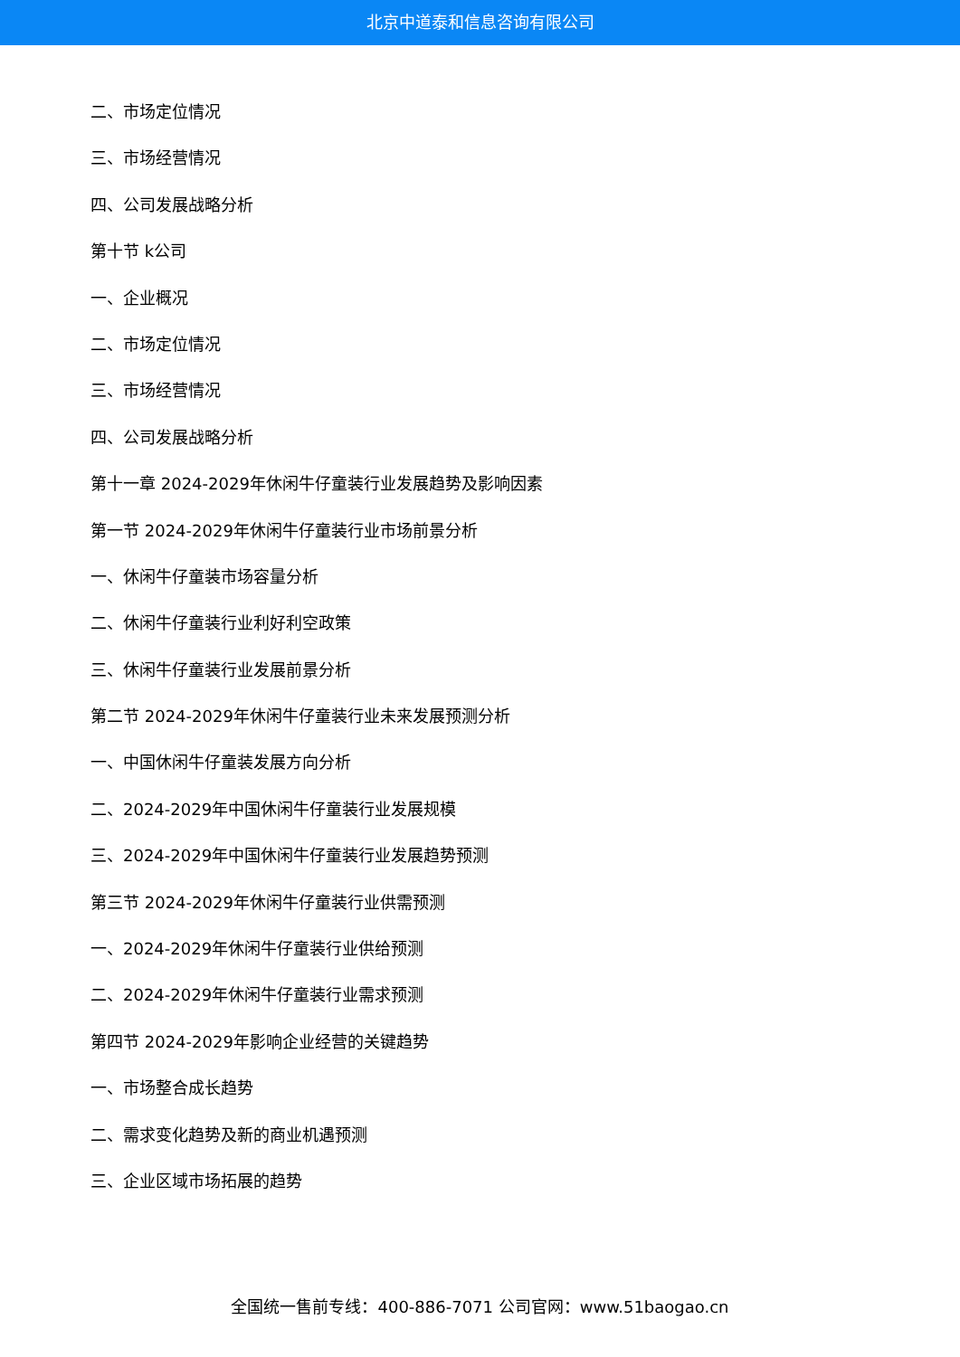北京中道泰和信息咨询有限公司
二、市场定位情况
三、市场经营情况
四、公司发展战略分析
第十节 k公司
一、企业概况
二、市场定位情况
三、市场经营情况
四、公司发展战略分析
第十一章 2024-2029年休闲牛仔童装行业发展趋势及影响因素
第一节 2024-2029年休闲牛仔童装行业市场前景分析
一、休闲牛仔童装市场容量分析
二、休闲牛仔童装行业利好利空政策
三、休闲牛仔童装行业发展前景分析
第二节 2024-2029年休闲牛仔童装行业未来发展预测分析
一、中国休闲牛仔童装发展方向分析
二、2024-2029年中国休闲牛仔童装行业发展规模
三、2024-2029年中国休闲牛仔童装行业发展趋势预测
第三节 2024-2029年休闲牛仔童装行业供需预测
一、2024-2029年休闲牛仔童装行业供给预测
二、2024-2029年休闲牛仔童装行业需求预测
第四节 2024-2029年影响企业经营的关键趋势
一、市场整合成长趋势
二、需求变化趋势及新的商业机遇预测
三、企业区域市场拓展的趋势
全国统一售前专线：400-886-7071 公司官网：www.51baogao.cn